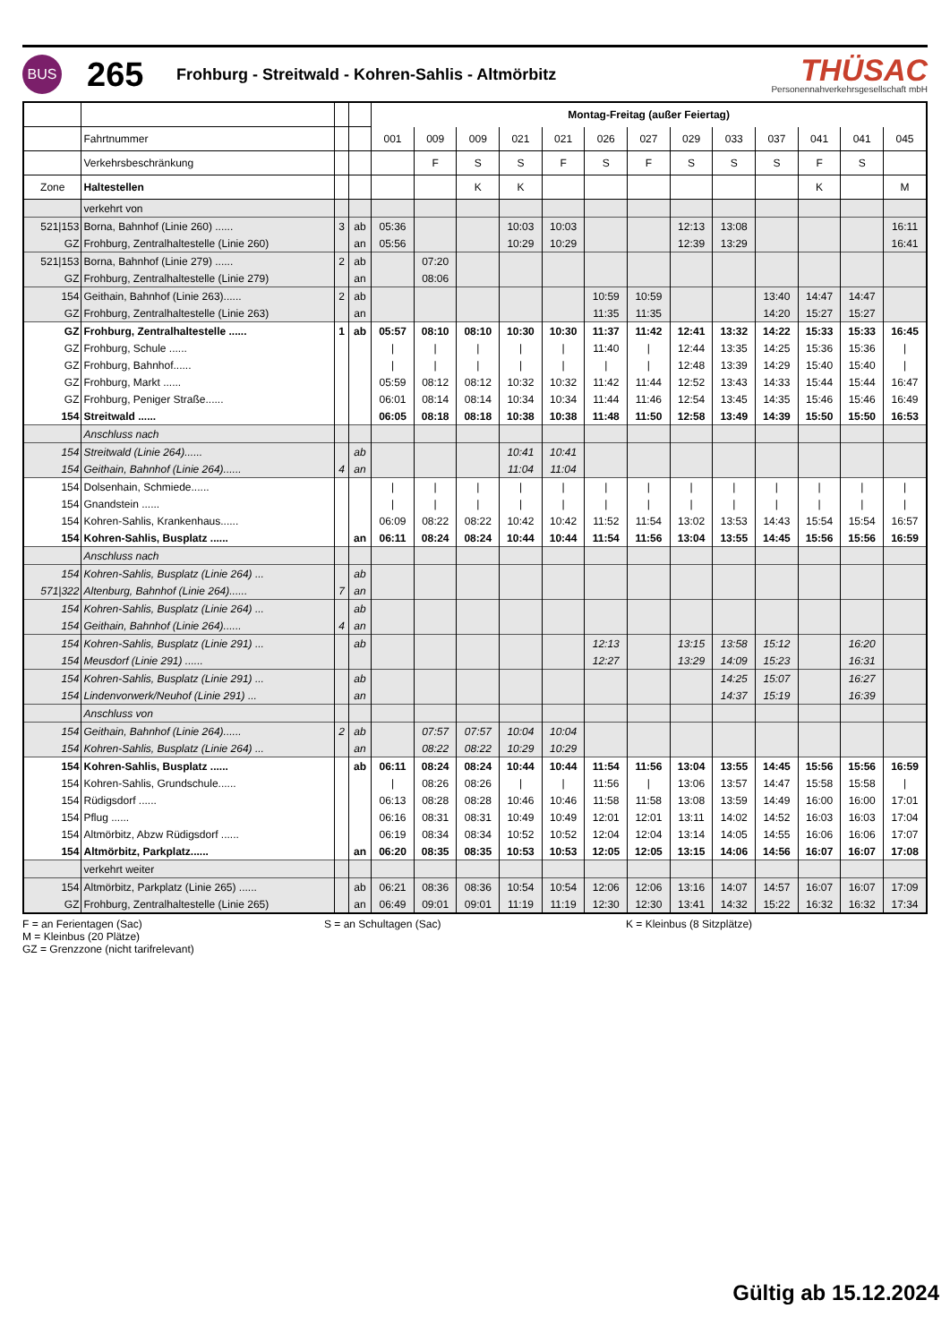BUS
265
Frohburg - Streitwald - Kohren-Sahlis - Altmörbitz
THÜSAC
Personennahverkehrsgesellschaft mbH
| | | | | Montag-Freitag (außer Feiertag) | | | | | | | | | | | | |
| | Fahrtnummer | | | 001 | 009 | 009 | 021 | 021 | 026 | 027 | 029 | 033 | 037 | 041 | 041 | 045 |
| | Verkehrsbeschränkung | | | | F | S | S | F | S | F | S | S | S | F | S | |
| Zone | Haltestellen | | | | | K | K | | | | | | | K | | M |
| | verkehrt von | | | | | | | | | | | | | | | |
| 521/153 | Borna, Bahnhof (Linie 260) ...... | 3 | ab | 05:36 | | | 10:03 | 10:03 | | | 12:13 | 13:08 | | | | 16:11 |
| GZ | Frohburg, Zentralhaltestelle (Linie 260) | | an | 05:56 | | | 10:29 | 10:29 | | | 12:39 | 13:29 | | | | 16:41 |
| 521/153 | Borna, Bahnhof (Linie 279) ...... | 2 | ab | | 07:20 | | | | | | | | | | | |
| GZ | Frohburg, Zentralhaltestelle (Linie 279) | | an | | 08:06 | | | | | | | | | | | |
| 154 | Geithain, Bahnhof (Linie 263)...... | 2 | ab | | | | | | 10:59 | 10:59 | | | 13:40 | 14:47 | 14:47 | |
| GZ | Frohburg, Zentralhaltestelle (Linie 263) | | an | | | | | | 11:35 | 11:35 | | | 14:20 | 15:27 | 15:27 | |
| GZ | Frohburg, Zentralhaltestelle ...... | 1 | ab | 05:57 | 08:10 | 08:10 | 10:30 | 10:30 | 11:37 | 11:42 | 12:41 | 13:32 | 14:22 | 15:33 | 15:33 | 16:45 |
| GZ | Frohburg, Schule ...... | | | / | / | / | / | / | 11:40 | / | 12:44 | 13:35 | 14:25 | 15:36 | 15:36 | / |
| GZ | Frohburg, Bahnhof...... | | | / | / | / | / | / | / | / | 12:48 | 13:39 | 14:29 | 15:40 | 15:40 | / |
| GZ | Frohburg, Markt ...... | | | 05:59 | 08:12 | 08:12 | 10:32 | 10:32 | 11:42 | 11:44 | 12:52 | 13:43 | 14:33 | 15:44 | 15:44 | 16:47 |
| GZ | Frohburg, Peniger Straße...... | | | 06:01 | 08:14 | 08:14 | 10:34 | 10:34 | 11:44 | 11:46 | 12:54 | 13:45 | 14:35 | 15:46 | 15:46 | 16:49 |
| 154 | Streitwald ...... | | | 06:05 | 08:18 | 08:18 | 10:38 | 10:38 | 11:48 | 11:50 | 12:58 | 13:49 | 14:39 | 15:50 | 15:50 | 16:53 |
| | Anschluss nach | | | | | | | | | | | | | | | |
| 154 | Streitwald (Linie 264)...... | | ab | | | | 10:41 | 10:41 | | | | | | | | |
| 154 | Geithain, Bahnhof (Linie 264)...... | 4 | an | | | | 11:04 | 11:04 | | | | | | | | |
| 154 | Dolsenhain, Schmiede...... | | | / | / | / | / | / | / | / | / | / | / | / | / | / |
| 154 | Gnandstein ...... | | | / | / | / | / | / | / | / | / | / | / | / | / | / |
| 154 | Kohren-Sahlis, Krankenhaus...... | | | 06:09 | 08:22 | 08:22 | 10:42 | 10:42 | 11:52 | 11:54 | 13:02 | 13:53 | 14:43 | 15:54 | 15:54 | 16:57 |
| 154 | Kohren-Sahlis, Busplatz ...... | | an | 06:11 | 08:24 | 08:24 | 10:44 | 10:44 | 11:54 | 11:56 | 13:04 | 13:55 | 14:45 | 15:56 | 15:56 | 16:59 |
| | Anschluss nach | | | | | | | | | | | | | | | |
| 154 | Kohren-Sahlis, Busplatz (Linie 264) ... | | ab | | | | | | | | | | | | | |
| 571/322 | Altenburg, Bahnhof (Linie 264)...... | 7 | an | | | | | | | | | | | | | |
| 154 | Kohren-Sahlis, Busplatz (Linie 264) ... | | ab | | | | | | | | | | | | | |
| 154 | Geithain, Bahnhof (Linie 264)...... | 4 | an | | | | | | | | | | | | | |
| 154 | Kohren-Sahlis, Busplatz (Linie 291) ... | | ab | | | | | | 12:13 | | 13:15 | 13:58 | 15:12 | | 16:20 | |
| 154 | Meusdorf (Linie 291) ...... | | | | | | | | 12:27 | | 13:29 | 14:09 | 15:23 | | 16:31 | |
| 154 | Kohren-Sahlis, Busplatz (Linie 291) ... | | ab | | | | | | | | | 14:25 | 15:07 | | 16:27 | |
| 154 | Lindenvorwerk/Neuhof (Linie 291) ... | | an | | | | | | | | | 14:37 | 15:19 | | 16:39 | |
| | Anschluss von | | | | | | | | | | | | | | | |
| 154 | Geithain, Bahnhof (Linie 264)...... | 2 | ab | | 07:57 | 07:57 | 10:04 | 10:04 | | | | | | | | |
| 154 | Kohren-Sahlis, Busplatz (Linie 264) ... | | an | | 08:22 | 08:22 | 10:29 | 10:29 | | | | | | | | |
| 154 | Kohren-Sahlis, Busplatz ...... | | ab | 06:11 | 08:24 | 08:24 | 10:44 | 10:44 | 11:54 | 11:56 | 13:04 | 13:55 | 14:45 | 15:56 | 15:56 | 16:59 |
| 154 | Kohren-Sahlis, Grundschule...... | | | / | 08:26 | 08:26 | / | / | 11:56 | / | 13:06 | 13:57 | 14:47 | 15:58 | 15:58 | / |
| 154 | Rüdigsdorf ...... | | | 06:13 | 08:28 | 08:28 | 10:46 | 10:46 | 11:58 | 11:58 | 13:08 | 13:59 | 14:49 | 16:00 | 16:00 | 17:01 |
| 154 | Pflug ...... | | | 06:16 | 08:31 | 08:31 | 10:49 | 10:49 | 12:01 | 12:01 | 13:11 | 14:02 | 14:52 | 16:03 | 16:03 | 17:04 |
| 154 | Altmörbitz, Abzw Rüdigsdorf ...... | | | 06:19 | 08:34 | 08:34 | 10:52 | 10:52 | 12:04 | 12:04 | 13:14 | 14:05 | 14:55 | 16:06 | 16:06 | 17:07 |
| 154 | Altmörbitz, Parkplatz...... | | an | 06:20 | 08:35 | 08:35 | 10:53 | 10:53 | 12:05 | 12:05 | 13:15 | 14:06 | 14:56 | 16:07 | 16:07 | 17:08 |
| | verkehrt weiter | | | | | | | | | | | | | | | |
| 154 | Altmörbitz, Parkplatz (Linie 265) ...... | | ab | 06:21 | 08:36 | 08:36 | 10:54 | 10:54 | 12:06 | 12:06 | 13:16 | 14:07 | 14:57 | 16:07 | 16:07 | 17:09 |
| GZ | Frohburg, Zentralhaltestelle (Linie 265) | | an | 06:49 | 09:01 | 09:01 | 11:19 | 11:19 | 12:30 | 12:30 | 13:41 | 14:32 | 15:22 | 16:32 | 16:32 | 17:34 |
F = an Ferientagen (Sac)
M = Kleinbus (20 Plätze)
GZ = Grenzzone (nicht tarifrelevant)
S = an Schultagen (Sac) K = Kleinbus (8 Sitzplätze)
Gültig ab 15.12.2024